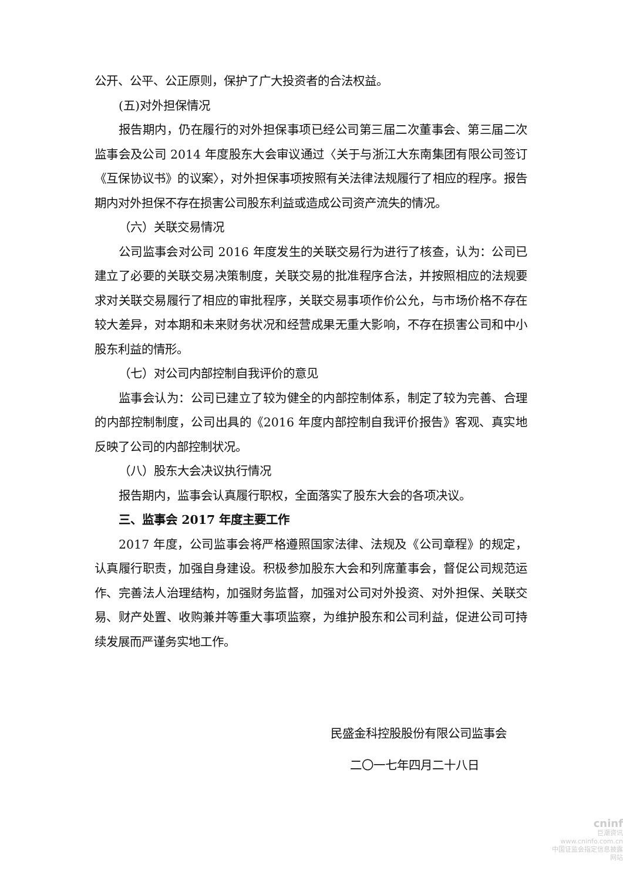公开、公平、公正原则，保护了广大投资者的合法权益。
(五)对外担保情况
报告期内，仍在履行的对外担保事项已经公司第三届二次董事会、第三届二次监事会及公司 2014 年度股东大会审议通过〈关于与浙江大东南集团有限公司签订《互保协议书》的议案〉，对外担保事项按照有关法律法规履行了相应的程序。报告期内对外担保不存在损害公司股东利益或造成公司资产流失的情况。
（六）关联交易情况
公司监事会对公司 2016 年度发生的关联交易行为进行了核查，认为：公司已建立了必要的关联交易决策制度，关联交易的批准程序合法，并按照相应的法规要求对关联交易履行了相应的审批程序，关联交易事项作价公允，与市场价格不存在较大差异，对本期和未来财务状况和经营成果无重大影响，不存在损害公司和中小股东利益的情形。
（七）对公司内部控制自我评价的意见
监事会认为：公司已建立了较为健全的内部控制体系，制定了较为完善、合理的内部控制制度，公司出具的《2016 年度内部控制自我评价报告》客观、真实地反映了公司的内部控制状况。
（八）股东大会决议执行情况
报告期内，监事会认真履行职权，全面落实了股东大会的各项决议。
三、监事会 2017 年度主要工作
2017 年度，公司监事会将严格遵照国家法律、法规及《公司章程》的规定，认真履行职责，加强自身建设。积极参加股东大会和列席董事会，督促公司规范运作、完善法人治理结构，加强财务监督，加强对公司对外投资、对外担保、关联交易、财产处置、收购兼并等重大事项监察，为维护股东和公司利益，促进公司可持续发展而严谨务实地工作。
民盛金科控股股份有限公司监事会
二〇一七年四月二十八日
cninf
巨潮资讯
www.cninfo.com.cn
中国证监会指定信息披露网站